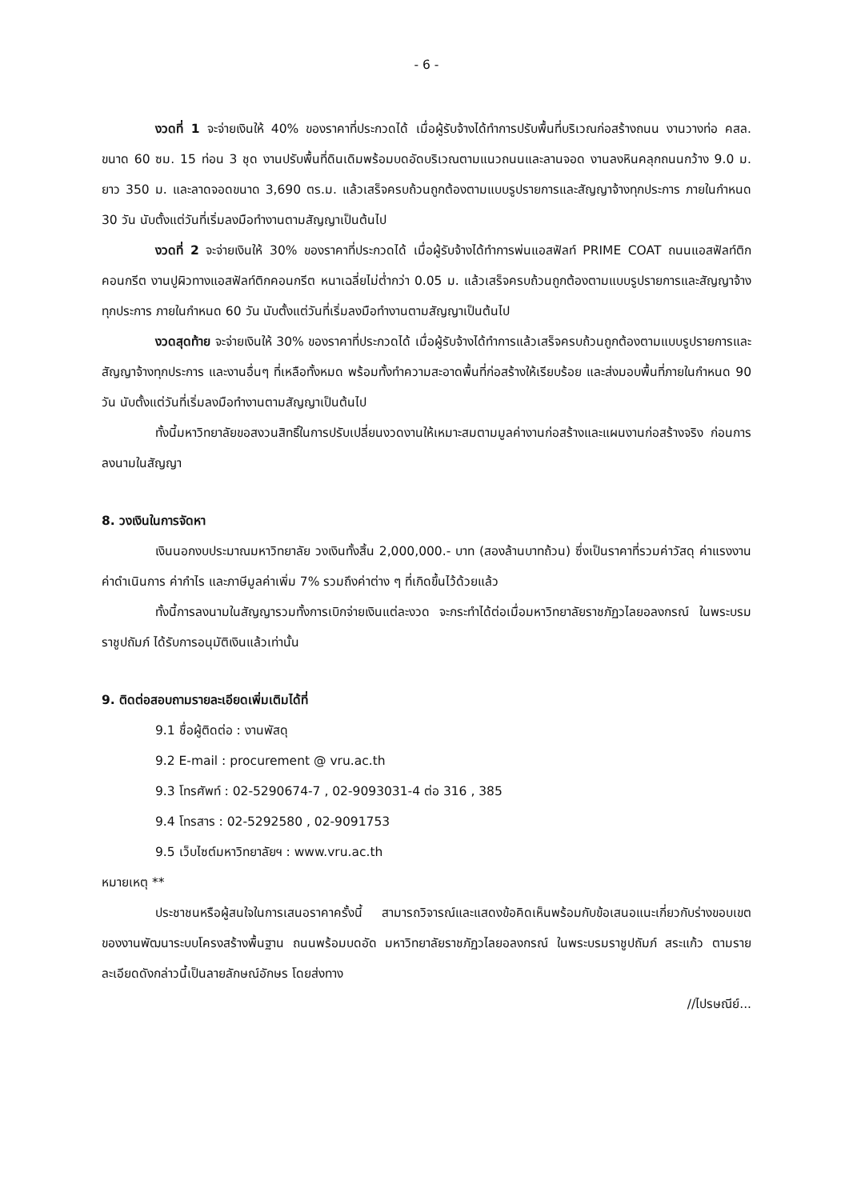- 6 -
งวดที่ 1 จะจ่ายเงินให้ 40% ของราคาที่ประกวดได้ เมื่อผู้รับจ้างได้ทำการปรับพื้นที่บริเวณก่อสร้างถนน งานวางท่อ คสล. ขนาด 60 ซม. 15 ท่อน 3 ชุด งานปรับพื้นที่ดินเดิมพร้อมบดอัดบริเวณตามแนวถนนและลานจอด งานลงหินคลุกถนนกว้าง 9.0 ม. ยาว 350 ม. และลาดจอดขนาด 3,690 ตร.ม. แล้วเสร็จครบถ้วนถูกต้องตามแบบรูปรายการและสัญญาจ้างทุกประการ ภายในกำหนด 30 วัน นับตั้งแต่วันที่เริ่มลงมือทำงานตามสัญญาเป็นต้นไป
งวดที่ 2 จะจ่ายเงินให้ 30% ของราคาที่ประกวดได้ เมื่อผู้รับจ้างได้ทำการพ่นแอสฟัลท์ PRIME COAT ถนนแอสฟัลท์ติกคอนกรีต งานปูผิวทางแอสฟัลท์ติกคอนกรีต หนาเฉลี่ยไม่ต่ำกว่า 0.05 ม. แล้วเสร็จครบถ้วนถูกต้องตามแบบรูปรายการและสัญญาจ้างทุกประการ ภายในกำหนด 60 วัน นับตั้งแต่วันที่เริ่มลงมือทำงานตามสัญญาเป็นต้นไป
งวดสุดท้าย จะจ่ายเงินให้ 30% ของราคาที่ประกวดได้ เมื่อผู้รับจ้างได้ทำการแล้วเสร็จครบถ้วนถูกต้องตามแบบรูปรายการและสัญญาจ้างทุกประการ และงานอื่นๆ ที่เหลือทั้งหมด พร้อมทั้งทำความสะอาดพื้นที่ก่อสร้างให้เรียบร้อย และส่งมอบพื้นที่ภายในกำหนด 90 วัน นับตั้งแต่วันที่เริ่มลงมือทำงานตามสัญญาเป็นต้นไป
ทั้งนี้มหาวิทยาลัยขอสงวนสิทธิ์ในการปรับเปลี่ยนงวดงานให้เหมาะสมตามมูลค่างานก่อสร้างและแผนงานก่อสร้างจริง ก่อนการลงนามในสัญญา
8. วงเงินในการจัดหา
เงินนอกงบประมาณมหาวิทยาลัย วงเงินทั้งสิ้น 2,000,000.- บาท (สองล้านบาทถ้วน) ซึ่งเป็นราคาที่รวมค่าวัสดุ ค่าแรงงาน ค่าดำเนินการ ค่ากำไร และภาษีมูลค่าเพิ่ม 7% รวมถึงค่าต่าง ๆ ที่เกิดขึ้นไว้ด้วยแล้ว
ทั้งนี้การลงนามในสัญญารวมทั้งการเบิกจ่ายเงินแต่ละงวด จะกระทำได้ต่อเมื่อมหาวิทยาลัยราชภัฏวไลยอลงกรณ์ ในพระบรมราชูปถัมภ์ ได้รับการอนุมัติเงินแล้วเท่านั้น
9. ติดต่อสอบถามรายละเอียดเพิ่มเติมได้ที่
9.1 ชื่อผู้ติดต่อ : งานพัสดุ
9.2 E-mail : procurement @ vru.ac.th
9.3 โทรศัพท์ : 02-5290674-7 , 02-9093031-4 ต่อ 316 , 385
9.4 โทรสาร : 02-5292580 , 02-9091753
9.5 เว็บไซต์มหาวิทยาลัยฯ : www.vru.ac.th
หมายเหตุ **
ประชาชนหรือผู้สนใจในการเสนอราคาครั้งนี้ สามารถวิจารณ์และแสดงข้อคิดเห็นพร้อมกับข้อเสนอแนะเกี่ยวกับร่างขอบเขตของงานพัฒนาระบบโครงสร้างพื้นฐาน ถนนพร้อมบดอัด มหาวิทยาลัยราชภัฏวไลยอลงกรณ์ ในพระบรมราชูปถัมภ์ สระแก้ว ตามรายละเอียดดังกล่าวนี้เป็นลายลักษณ์อักษร โดยส่งทาง
//ไปรษณีย์...